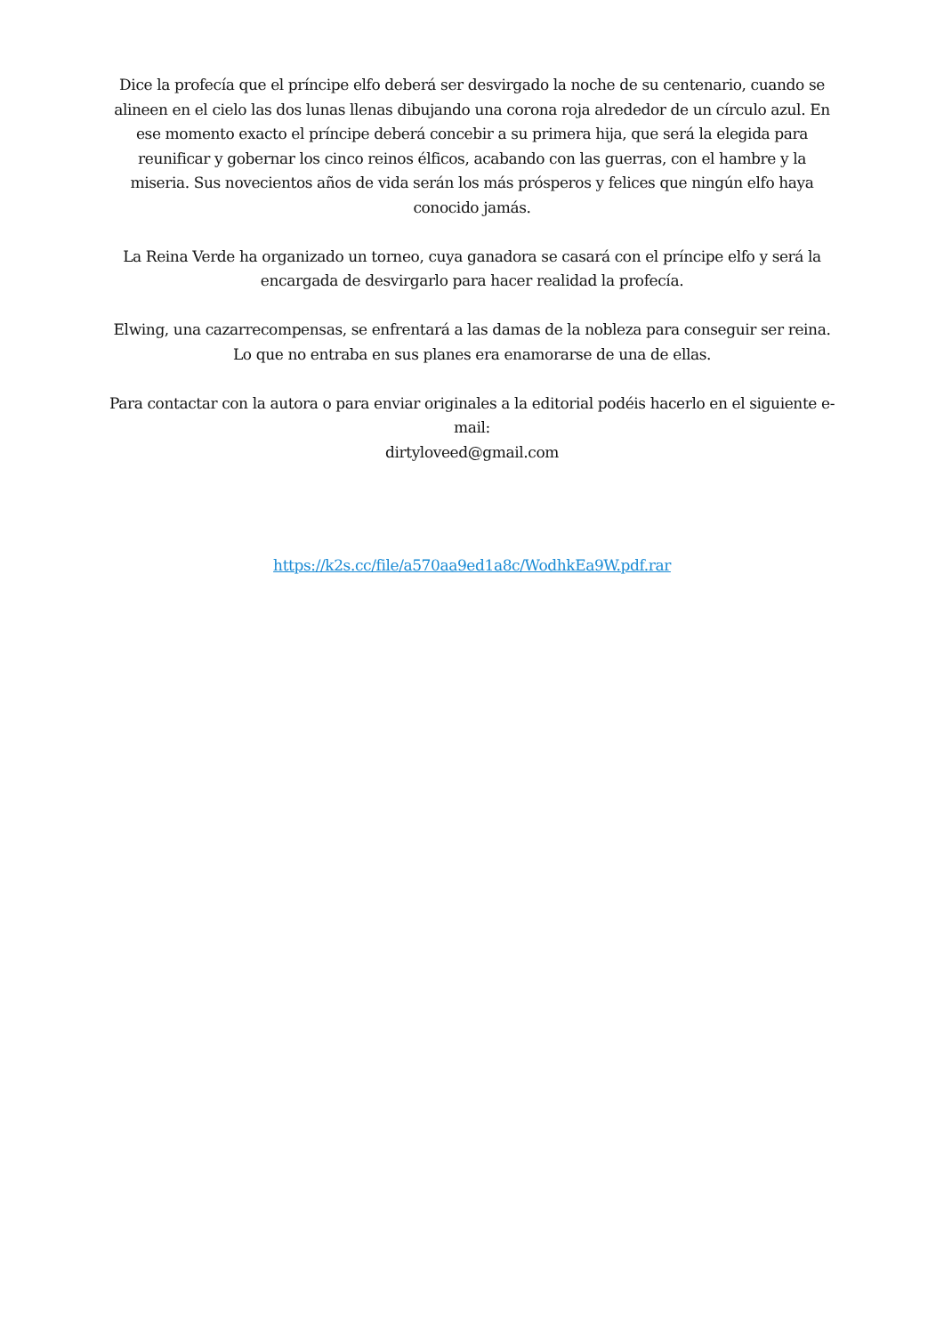Dice la profecía que el príncipe elfo deberá ser desvirgado la noche de su centenario, cuando se alineen en el cielo las dos lunas llenas dibujando una corona roja alrededor de un círculo azul. En ese momento exacto el príncipe deberá concebir a su primera hija, que será la elegida para reunificar y gobernar los cinco reinos élficos, acabando con las guerras, con el hambre y la miseria. Sus novecientos años de vida serán los más prósperos y felices que ningún elfo haya conocido jamás.
La Reina Verde ha organizado un torneo, cuya ganadora se casará con el príncipe elfo y será la encargada de desvirgarlo para hacer realidad la profecía.
Elwing, una cazarrecompensas, se enfrentará a las damas de la nobleza para conseguir ser reina. Lo que no entraba en sus planes era enamorarse de una de ellas.
Para contactar con la autora o para enviar originales a la editorial podéis hacerlo en el siguiente e-mail:
dirtyloveed@gmail.com
https://k2s.cc/file/a570aa9ed1a8c/WodhkEa9W.pdf.rar